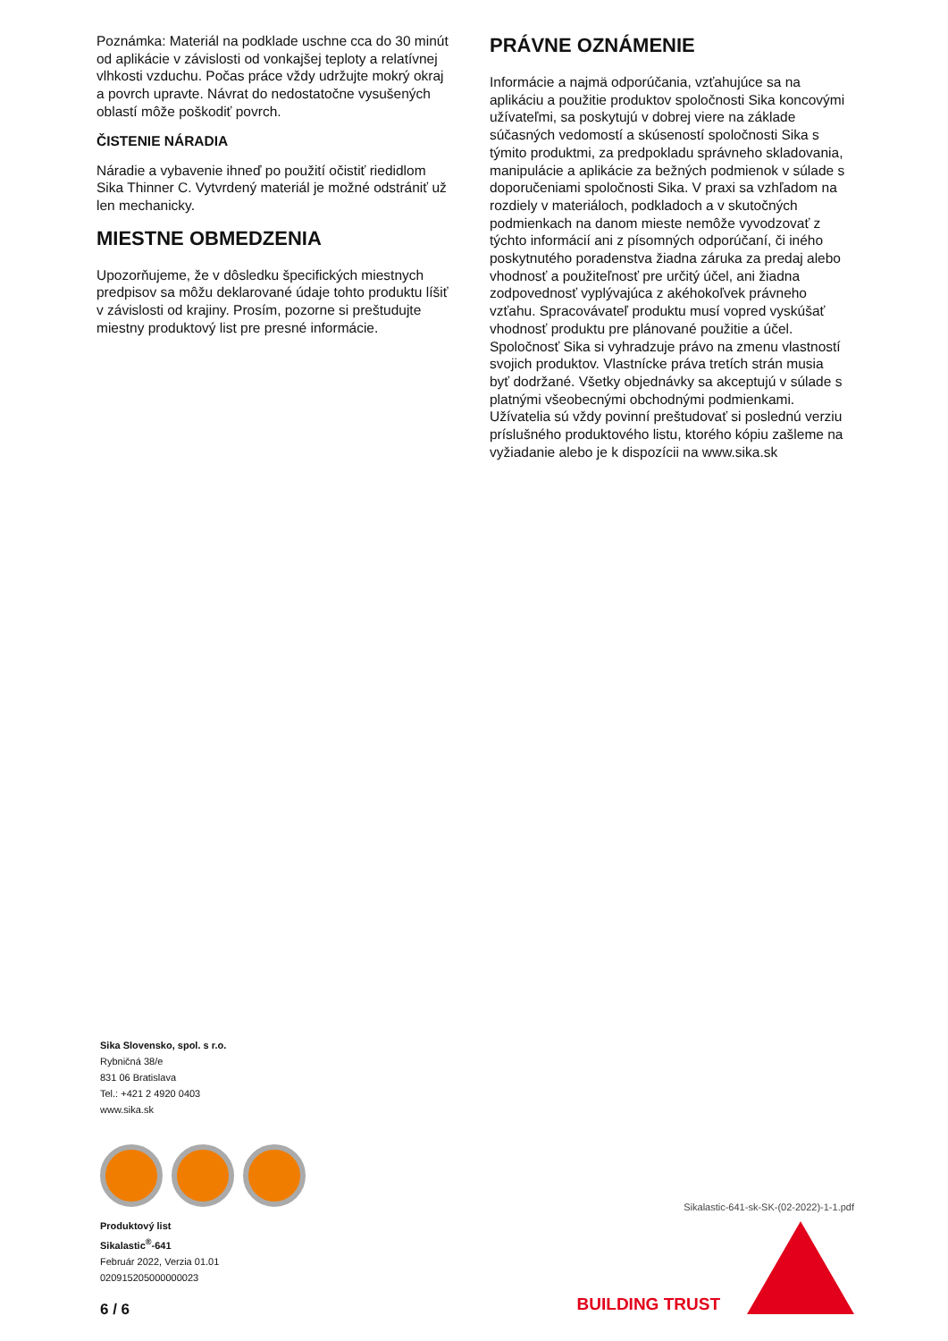Poznámka: Materiál na podklade uschne cca do 30 minút od aplikácie v závislosti od vonkajšej teploty a relatívnej vlhkosti vzduchu. Počas práce vždy udržujte mokrý okraj a povrch upravte. Návrat do nedostatočne vysušených oblastí môže poškodiť povrch.
ČISTENIE NÁRADIA
Náradie a vybavenie ihneď po použití očistiť riedidlom Sika Thinner C. Vytvrdený materiál je možné odstrániť už len mechanicky.
MIESTNE OBMEDZENIA
Upozorňujeme, že v dôsledku špecifických miestnych predpisov sa môžu deklarované údaje tohto produktu líšiť v závislosti od krajiny. Prosím, pozorne si preštudujte miestny produktový list pre presné informácie.
PRÁVNE OZNÁMENIE
Informácie a najmä odporúčania, vzťahujúce sa na aplikáciu a použitie produktov spoločnosti Sika koncovými užívateľmi, sa poskytujú v dobrej viere na základe súčasných vedomostí a skúseností spoločnosti Sika s týmito produktmi, za predpokladu správneho skladovania, manipulácie a aplikácie za bežných podmienok v súlade s doporučeniami spoločnosti Sika. V praxi sa vzhľadom na rozdiely v materiáloch, podkladoch a v skutočných podmienkach na danom mieste nemôže vyvodzovať z týchto informácií ani z písomných odporúčaní, či iného poskytnutého poradenstva žiadna záruka za predaj alebo vhodnosť a použiteľnosť pre určitý účel, ani žiadna zodpovednosť vyplývajúca z akéhokoľvek právneho vzťahu. Spracovávateľ produktu musí vopred vyskúšať vhodnosť produktu pre plánované použitie a účel. Spoločnosť Sika si vyhradzuje právo na zmenu vlastností svojich produktov. Vlastnícke práva tretích strán musia byť dodržané. Všetky objednávky sa akceptujú v súlade s platnými všeobecnými obchodnými podmienkami. Užívatelia sú vždy povinní preštudovať si poslednú verziu príslušného produktového listu, ktorého kópiu zašleme na vyžiadanie alebo je k dispozícii na www.sika.sk
Sika Slovensko, spol. s r.o.
Rybničná 38/e
831 06 Bratislava
Tel.: +421 2 4920 0403
www.sika.sk
Produktový list
Sikalastic<sup>®</sup>-641
Február 2022, Verzia 01.01
020915205000000023
6 / 6
Sikalastic-641-sk-SK-(02-2022)-1-1.pdf
BUILDING TRUST